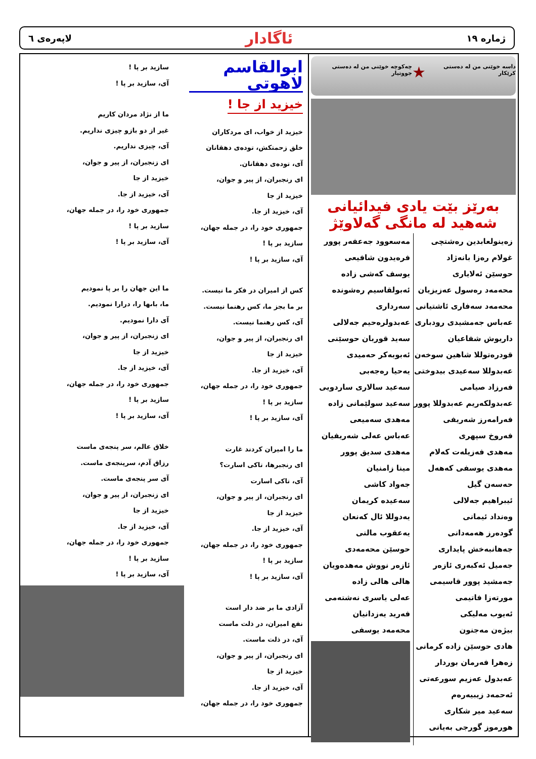ژماره ١٩ ئاگادار لاپەرەی ٦
داسە خوێنی من لە دەستی کرێکار ★ چەکوچە خوێنی من لە دەستی جووتیار
بەرێز بێت یادی فیدائیانی شەهید لە مانگی گەلاوێژ
زەینولعابدین رەشتچی
غولام رەزا بانەژاد
حوسێن ئەلایاری
محەمەد رەسول عەزیزیان
محەمەد سەفاری ئاشتیانی
عەباس جەمشیدی رودباری
داریوش شفاعیان
قودرەتوللا شاهین سوخەن
عەبدوللا سەعیدی بیدوختی
فەرزاد صیامی
عەبدولکەریم عەبدوللا پوور
فەرامەرز شەریفی
فەروخ سپهری
مەهدی فەزیلەت کەلام
مەهدی یوسفی کەهەل
حەسەن گیل
ئیبراهیم جەلالی
وەنداد ئیمانی
گودەرز هەمەدانی
جەهانبەخش پایداری
جەمیل ئەکبەری ئازەر
جەمشید پوور قاسیمی
مورتەزا فاتیمی
ئەیوب مەلیکی
بیژەن مەجنون
هادی حوسێن زادە کرمانی
زەهرا فەرمان بوردار
عەبدول عەزیم سورعەتی
ئەحمەد زیبیەرەم
سەعید میر شکاری
هورموز گورجی بەیانی
مەسعوود جەعفەر پوور
فرەیدون شافیعی
یوسف کەشی زادە
ئەبولقاسیم رەشوندە سەرداری
عەبدولرەحیم جەلالی
سەید قوربان حوسێنی
ئەبوبەکر حەمیدی
یەحیا رەجەبی
سەعید سالاری ساردویی
سەعید سولێمانی زادە
مەهدی سەمیعی
عەباس عەلی شەریفیان
مەهدی سدیق پوور
مینا زامنیان
جەواد کاشی
سەعیدە کریمان
یەدوللا ئال کەنعان
یەعقوب مالنی
حوسێن محەمەدی
ئازەر نووش مەهدەویان
هالی هالی زادە
عەلی یاسری نەشتەمی
فەرید یەزدانیان
محەمەد یوسفی
ابوالقاسم لاهوتی
خیزید از جا !
خیزید از خواب، ای مردکاران
خلق زحمتکش، تودەی دهقانان
آی، تودەی دهقانان.
ای رنجبران، از پیر و جوان،
خیزید از جا
آی، خیزید از جا.
جمهوری خود را، در جمله جهان،
سازید بر پا !
آی، سازید بر پا !
کس از امیران در فکر ما نیست.
بر ما بجز ما، کس رهنما نیست.
آی، کس رهنما نیست.
ای رنجبران، از پیر و جوان،
خیزید از جا
آی، خیزید از جا.
جمهوری خود را، در جمله جهان،
سازید بر پا !
آی، سازید بر پا !
ما را امیران کردند غارت
ای رنجبرها، تاکی اسارت؟
آی، تاکی اسارت
ای رنجبران، از پیر و جوان،
خیزید از جا
آی، خیزید از جا.
جمهوری خود را، در جمله جهان،
سازید بر پا !
آی، سازید بر پا !
آزادی ما بر ضد دار است
نفع امیران، در ذلت ماست
آی، در ذلت ماست.
ای رنجبران، از پیر و جوان،
خیزید از جا
آی، خیزید از جا.
جمهوری خود را، در جمله جهان،
سازید بر پا !
آی، سازید بر پا !
ما از نژاد مردان کاریم
غیر از دو بازو چیزی نداریم.
آی، چیزی نداریم.
ای زنجبران، از پیر و جوان،
خیزید از جا
آی، خیزید از جا.
جمهوری خود را، در جمله جهان،
سازید بر پا !
آی، سازید بر پا !
ما این جهان را بر پا نمودیم
ما، باىها را، درارا نمودیم.
آی دارا نمودیم.
ای زنجبران، از پیر و جوان،
خیزید از جا
آی، خیزید از جا.
جمهوری خود را، در جمله جهان،
سازید بر پا !
آی، سازید بر پا !
خلاق عالم، سر پنجەی ماست
رزاق آدم، سرپنجەی ماست.
آی سر پنجەی ماست.
ای زنجبران، از پیر و جوان،
خیزید از جا
آی، خیزید از جا.
جمهوری خود را، در جمله جهان،
سازید بر پا !
آی، سازید بر پا !